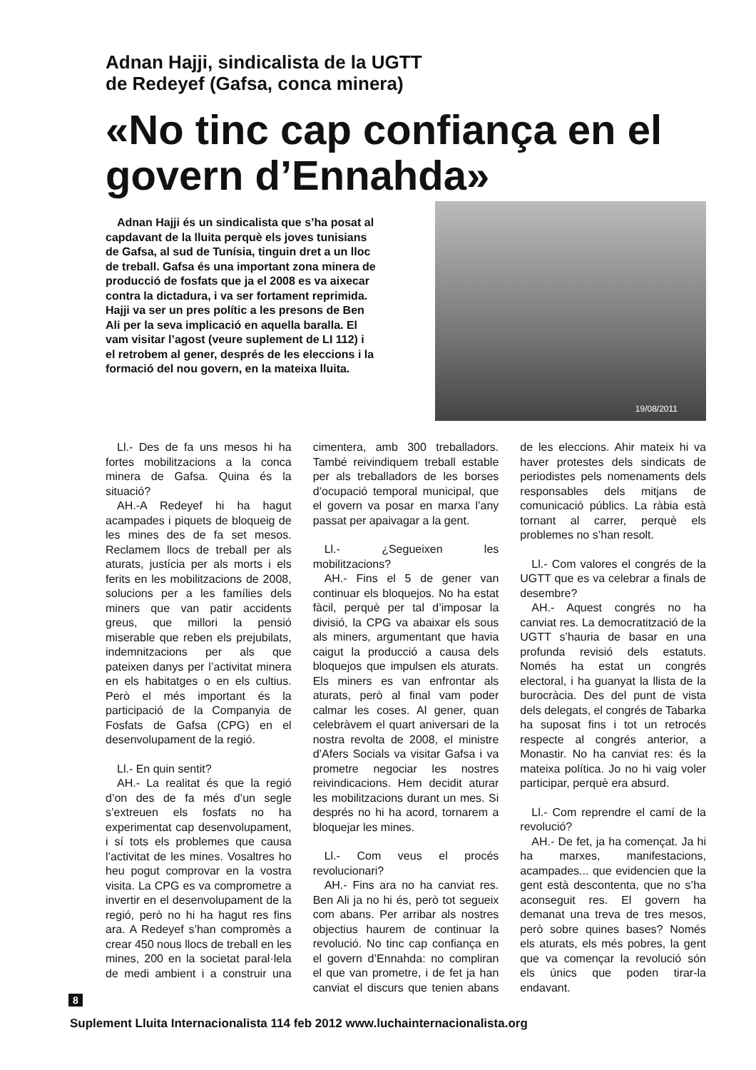Adnan Hajji, sindicalista de la UGTT
de Redeyef (Gafsa, conca minera)
«No tinc cap confiança en el govern d’Ennahda»
Adnan Hajji és un sindicalista que s’ha posat al capdavant de la lluita perquè els joves tunisians de Gafsa, al sud de Tunísia, tinguin dret a un lloc de treball. Gafsa és una important zona minera de producció de fosfats que ja el 2008 es va aixecar contra la dictadura, i va ser fortament reprimida. Hajji va ser un pres polític a les presons de Ben Ali per la seva implicació en aquella baralla. El vam visitar l’agost (veure suplement de LI 112) i el retrobem al gener, després de les eleccions i la formació del nou govern, en la mateixa lluita.
19/08/2011
Ll.- Des de fa uns mesos hi ha fortes mobilitzacions a la conca minera de Gafsa. Quina és la situació?
AH.-A Redeyef hi ha hagut acampades i piquets de bloqueig de les mines des de fa set mesos. Reclamem llocs de treball per als aturats, justícia per als morts i els ferits en les mobilitzacions de 2008, solucions per a les famílies dels miners que van patir accidents greus, que millori la pensió miserable que reben els prejubilats, indemnitzacions per als que pateixen danys per l’activitat minera en els habitatges o en els cultius. Però el més important és la participació de la Companyia de Fosfats de Gafsa (CPG) en el desenvolupament de la regió.
Ll.- En quin sentit?
AH.- La realitat és que la regió d’on des de fa més d’un segle s’extreuen els fosfats no ha experimentat cap desenvolupament, i sí tots els problemes que causa l’activitat de les mines. Vosaltres ho heu pogut comprovar en la vostra visita. La CPG es va comprometre a invertir en el desenvolupament de la regió, però no hi ha hagut res fins ara. A Redeyef s’han compromès a crear 450 nous llocs de treball en les mines, 200 en la societat paral·lela de medi ambient i a construir una cimentera, amb 300 treballadors. També reivindiquem treball estable per als treballadors de les borses d’ocupació temporal municipal, que el govern va posar en marxa l’any passat per apaivagar a la gent.
Ll.- ¿Segueixen les mobilitzacions?
AH.- Fins el 5 de gener van continuar els bloquejos. No ha estat fàcil, perquè per tal d’imposar la divisió, la CPG va abaixar els sous als miners, argumentant que havia caigut la producció a causa dels bloquejos que impulsen els aturats. Els miners es van enfrontar als aturats, però al final vam poder calmar les coses. Al gener, quan celebràvem el quart aniversari de la nostra revolta de 2008, el ministre d’Afers Socials va visitar Gafsa i va prometre negociar les nostres reivindicacions. Hem decidit aturar les mobilitzacions durant un mes. Si després no hi ha acord, tornarem a bloquejar les mines.
Ll.- Com veus el procés revolucionari?
AH.- Fins ara no ha canviat res. Ben Ali ja no hi és, però tot segueix com abans. Per arribar als nostres objectius haurem de continuar la revolució. No tinc cap confiança en el govern d’Ennahda: no compliran el que van prometre, i de fet ja han canviat el discurs que tenien abans de les eleccions. Ahir mateix hi va haver protestes dels sindicats de periodistes pels nomenaments dels responsables dels mitjans de comunicació públics. La ràbia està tornant al carrer, perquè els problemes no s’han resolt.
Ll.- Com valores el congrés de la UGTT que es va celebrar a finals de desembre?
AH.- Aquest congrés no ha canviat res. La democratització de la UGTT s’hauria de basar en una profunda revisió dels estatuts. Només ha estat un congrés electoral, i ha guanyat la llista de la burocràcia. Des del punt de vista dels delegats, el congrés de Tabarka ha suposat fins i tot un retrocés respecte al congrés anterior, a Monastir. No ha canviat res: és la mateixa política. Jo no hi vaig voler participar, perquè era absurd.
Ll.- Com reprendre el camí de la revolució?
AH.- De fet, ja ha començat. Ja hi ha marxes, manifestacions, acampades... que evidencien que la gent està descontenta, que no s’ha aconseguit res. El govern ha demanat una treva de tres mesos, però sobre quines bases? Només els aturats, els més pobres, la gent que va començar la revolució són els únics que poden tirar-la endavant.
8
Suplement Lluita Internacionalista 114 feb 2012 www.luchainternacionalista.org